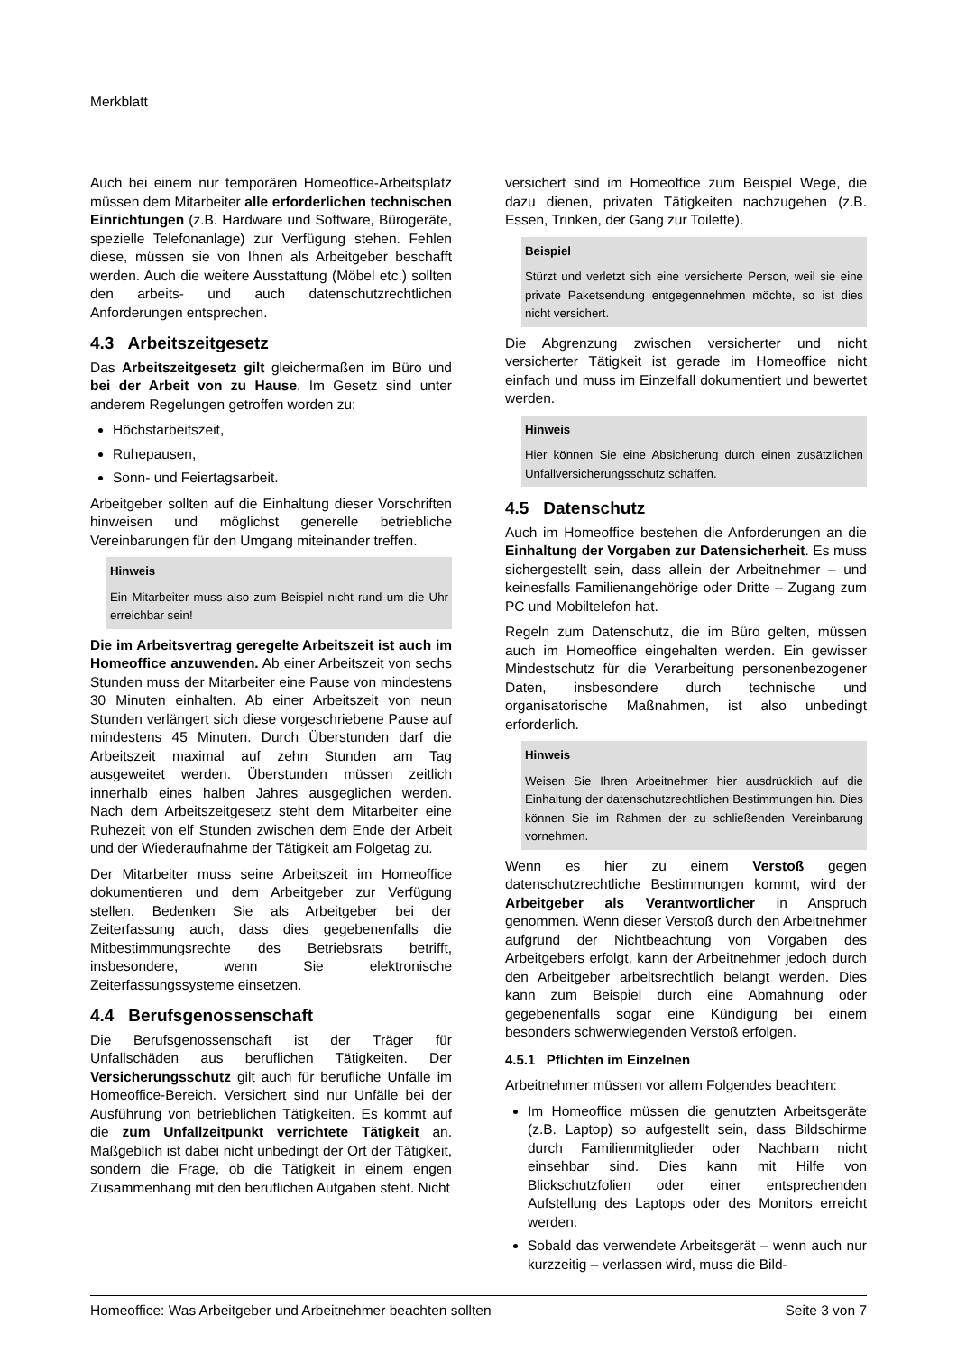Merkblatt
Auch bei einem nur temporären Homeoffice-Arbeitsplatz müssen dem Mitarbeiter alle erforderlichen technischen Einrichtungen (z.B. Hardware und Software, Bürogeräte, spezielle Telefonanlage) zur Verfügung stehen. Fehlen diese, müssen sie von Ihnen als Arbeitgeber beschafft werden. Auch die weitere Ausstattung (Möbel etc.) sollten den arbeits- und auch datenschutzrechtlichen Anforderungen entsprechen.
4.3 Arbeitszeitgesetz
Das Arbeitszeitgesetz gilt gleichermaßen im Büro und bei der Arbeit von zu Hause. Im Gesetz sind unter anderem Regelungen getroffen worden zu:
Höchstarbeitszeit,
Ruhepausen,
Sonn- und Feiertagsarbeit.
Arbeitgeber sollten auf die Einhaltung dieser Vorschriften hinweisen und möglichst generelle betriebliche Vereinbarungen für den Umgang miteinander treffen.
Hinweis
Ein Mitarbeiter muss also zum Beispiel nicht rund um die Uhr erreichbar sein!
Die im Arbeitsvertrag geregelte Arbeitszeit ist auch im Homeoffice anzuwenden. Ab einer Arbeitszeit von sechs Stunden muss der Mitarbeiter eine Pause von mindestens 30 Minuten einhalten. Ab einer Arbeitszeit von neun Stunden verlängert sich diese vorgeschriebene Pause auf mindestens 45 Minuten. Durch Überstunden darf die Arbeitszeit maximal auf zehn Stunden am Tag ausgeweitet werden. Überstunden müssen zeitlich innerhalb eines halben Jahres ausgeglichen werden. Nach dem Arbeitszeitgesetz steht dem Mitarbeiter eine Ruhezeit von elf Stunden zwischen dem Ende der Arbeit und der Wiederaufnahme der Tätigkeit am Folgetag zu.
Der Mitarbeiter muss seine Arbeitszeit im Homeoffice dokumentieren und dem Arbeitgeber zur Verfügung stellen. Bedenken Sie als Arbeitgeber bei der Zeiterfassung auch, dass dies gegebenenfalls die Mitbestimmungsrechte des Betriebsrats betrifft, insbesondere, wenn Sie elektronische Zeiterfassungssysteme einsetzen.
4.4 Berufsgenossenschaft
Die Berufsgenossenschaft ist der Träger für Unfallschäden aus beruflichen Tätigkeiten. Der Versicherungsschutz gilt auch für berufliche Unfälle im Homeoffice-Bereich. Versichert sind nur Unfälle bei der Ausführung von betrieblichen Tätigkeiten. Es kommt auf die zum Unfallzeitpunkt verrichtete Tätigkeit an. Maßgeblich ist dabei nicht unbedingt der Ort der Tätigkeit, sondern die Frage, ob die Tätigkeit in einem engen Zusammenhang mit den beruflichen Aufgaben steht. Nicht
versichert sind im Homeoffice zum Beispiel Wege, die dazu dienen, privaten Tätigkeiten nachzugehen (z.B. Essen, Trinken, der Gang zur Toilette).
Beispiel
Stürzt und verletzt sich eine versicherte Person, weil sie eine private Paketsendung entgegennehmen möchte, so ist dies nicht versichert.
Die Abgrenzung zwischen versicherter und nicht versicherter Tätigkeit ist gerade im Homeoffice nicht einfach und muss im Einzelfall dokumentiert und bewertet werden.
Hinweis
Hier können Sie eine Absicherung durch einen zusätzlichen Unfallversicherungsschutz schaffen.
4.5 Datenschutz
Auch im Homeoffice bestehen die Anforderungen an die Einhaltung der Vorgaben zur Datensicherheit. Es muss sichergestellt sein, dass allein der Arbeitnehmer – und keinesfalls Familienangehörige oder Dritte – Zugang zum PC und Mobiltelefon hat.
Regeln zum Datenschutz, die im Büro gelten, müssen auch im Homeoffice eingehalten werden. Ein gewisser Mindestschutz für die Verarbeitung personenbezogener Daten, insbesondere durch technische und organisatorische Maßnahmen, ist also unbedingt erforderlich.
Hinweis
Weisen Sie Ihren Arbeitnehmer hier ausdrücklich auf die Einhaltung der datenschutzrechtlichen Bestimmungen hin. Dies können Sie im Rahmen der zu schließenden Vereinbarung vornehmen.
Wenn es hier zu einem Verstoß gegen datenschutzrechtliche Bestimmungen kommt, wird der Arbeitgeber als Verantwortlicher in Anspruch genommen. Wenn dieser Verstoß durch den Arbeitnehmer aufgrund der Nichtbeachtung von Vorgaben des Arbeitgebers erfolgt, kann der Arbeitnehmer jedoch durch den Arbeitgeber arbeitsrechtlich belangt werden. Dies kann zum Beispiel durch eine Abmahnung oder gegebenenfalls sogar eine Kündigung bei einem besonders schwerwiegenden Verstoß erfolgen.
4.5.1 Pflichten im Einzelnen
Arbeitnehmer müssen vor allem Folgendes beachten:
Im Homeoffice müssen die genutzten Arbeitsgeräte (z.B. Laptop) so aufgestellt sein, dass Bildschirme durch Familienmitglieder oder Nachbarn nicht einsehbar sind. Dies kann mit Hilfe von Blickschutzfolien oder einer entsprechenden Aufstellung des Laptops oder des Monitors erreicht werden.
Sobald das verwendete Arbeitsgerät – wenn auch nur kurzzeitig – verlassen wird, muss die Bild-
Homeoffice: Was Arbeitgeber und Arbeitnehmer beachten sollten Seite 3 von 7